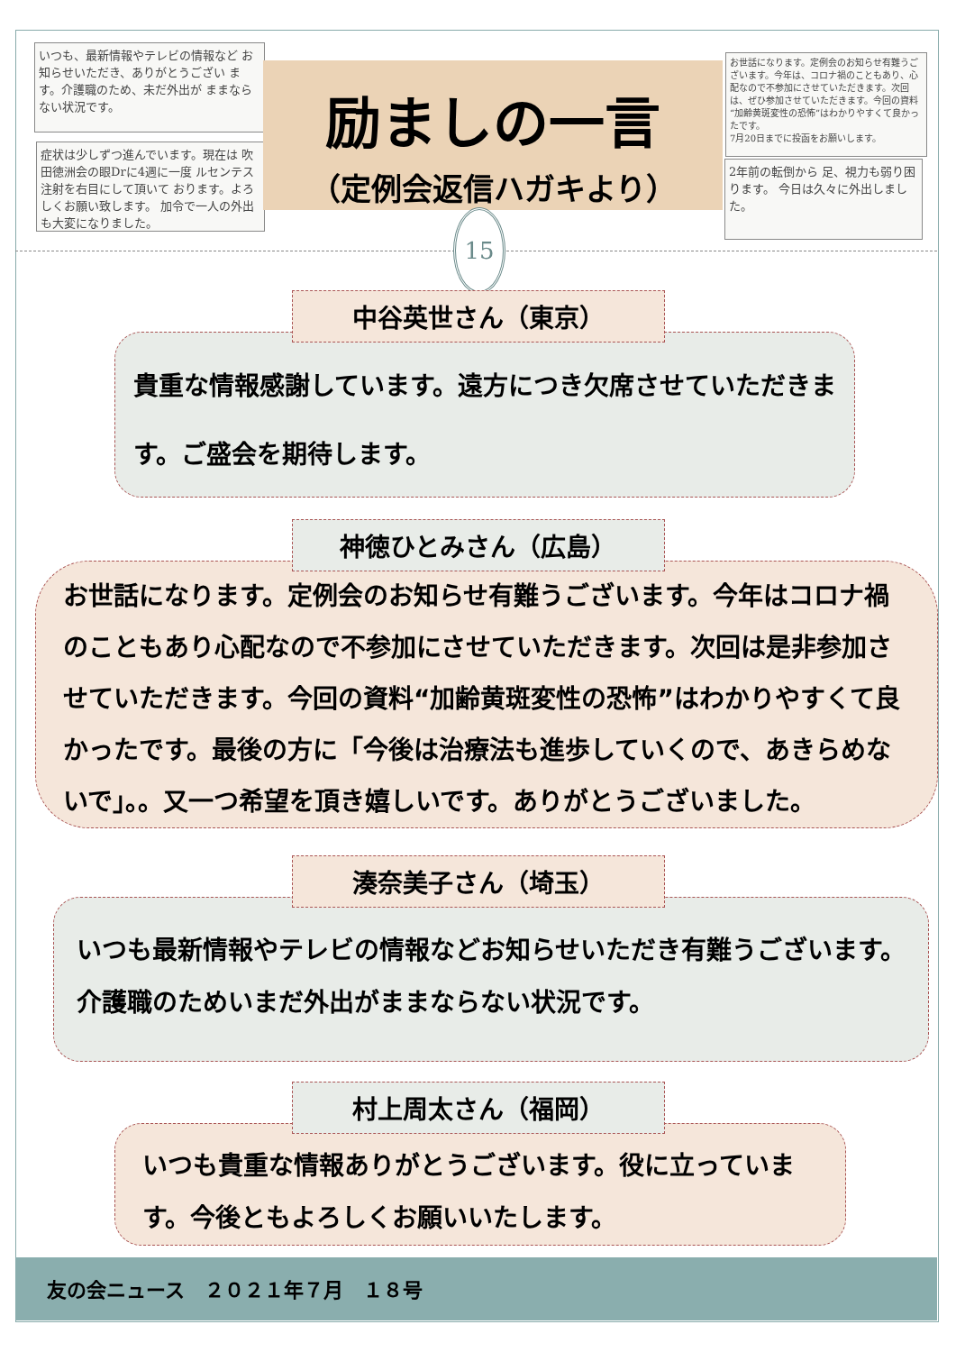いつも、最新情報やテレビの情報など お知らせいただき、ありがとうござい ます。介護職のため、未だ外出が ままならない状況です。
症状は少しずつ進んでいます。現在は 吹田徳洲会の眼Drに4週に一度 ルセンテス注射を右目にして頂いて おります。よろしくお願い致します。 加令で一人の外出も大変になりました。
お世話になります。定例会のお知らせ有難うございます。今年は、コロナ禍のこともあり、心配なので不参加にさせていただきます。次回は、ぜひ参加させていただきます。今回の資料“加齢黄斑変性の恐怖”はわかりやすくて良かったです。
7月20日までに投函をお願いします。
2年前の転倒から 足、視力も弱り困ります。 今日は久々に外出しました。
励ましの一言
（定例会返信ハガキより）
15
中谷英世さん（東京）
貴重な情報感謝しています。遠方につき欠席させていただきます。ご盛会を期待します。
神徳ひとみさん（広島）
お世話になります。定例会のお知らせ有難うございます。今年はコロナ禍のこともあり心配なので不参加にさせていただきます。次回は是非参加させていただきます。今回の資料“加齢黄斑変性の恐怖”はわかりやすくて良かったです。最後の方に「今後は治療法も進歩していくので、あきらめないで」。。又一つ希望を頂き嬉しいです。ありがとうございました。
湊奈美子さん（埼玉）
いつも最新情報やテレビの情報などお知らせいただき有難うございます。介護職のためいまだ外出がままならない状況です。
村上周太さん（福岡）
いつも貴重な情報ありがとうございます。役に立っています。今後ともよろしくお願いいたします。
友の会ニュース　２０２１年７月　１８号